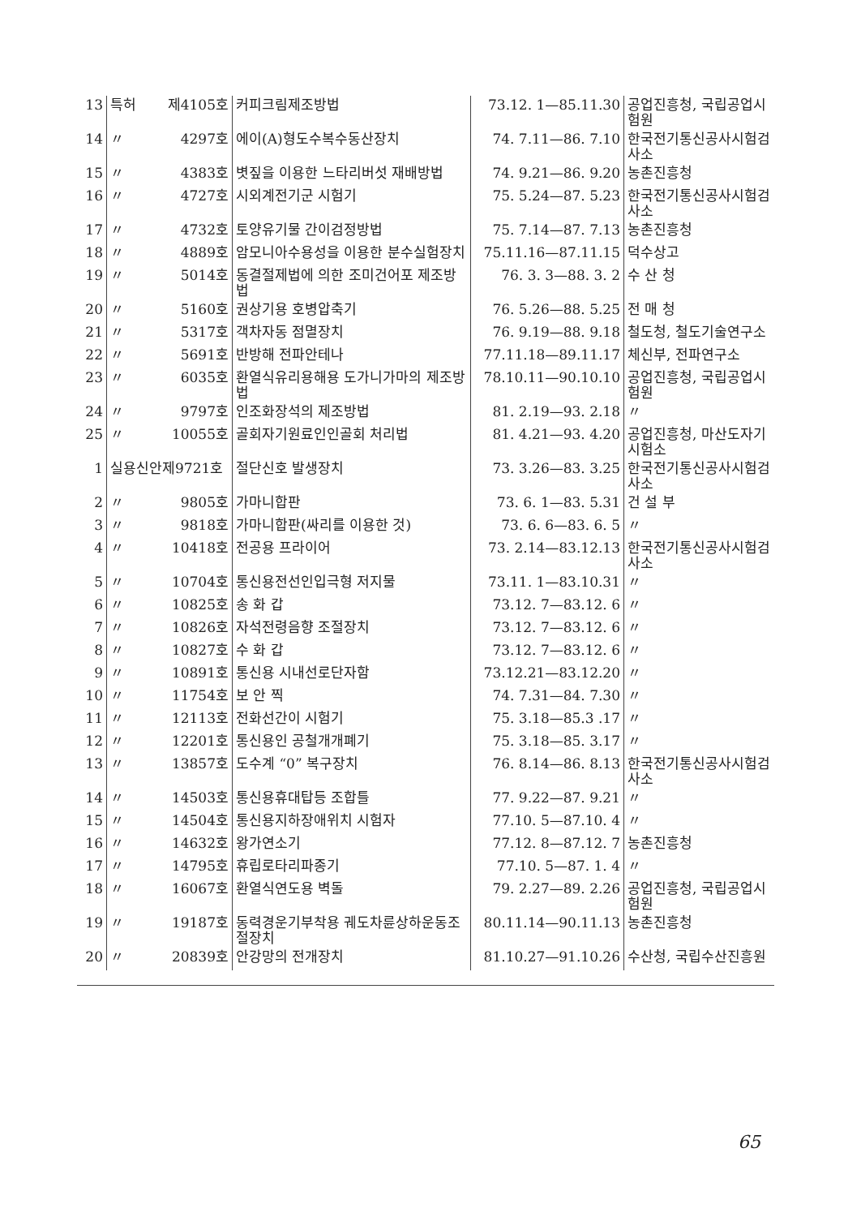| 13 | 특허 | 제4105호 | 커피크림제조방법 | 73.12. 1—85.11.30 | 공업진흥청, 국립공업시험원 |
| 14 | 〃 | 4297호 | 에이(A)형도수복수동산장치 | 74. 7.11—86. 7.10 | 한국전기통신공사시험검사소 |
| 15 | 〃 | 4383호 | 볏짚을 이용한 느타리버섯 재배방법 | 74. 9.21—86. 9.20 | 농촌진흥청 |
| 16 | 〃 | 4727호 | 시외계전기군 시험기 | 75. 5.24—87. 5.23 | 한국전기통신공사시험검사소 |
| 17 | 〃 | 4732호 | 토양유기물 간이검정방법 | 75. 7.14—87. 7.13 | 농촌진흥청 |
| 18 | 〃 | 4889호 | 암모니아수용성을 이용한 분수실험장치 | 75.11.16—87.11.15 | 덕수상고 |
| 19 | 〃 | 5014호 | 동결절제법에 의한 조미건어포 제조방법 | 76. 3. 3—88. 3. 2 | 수 산 청 |
| 20 | 〃 | 5160호 | 권상기용 호병압축기 | 76. 5.26—88. 5.25 | 전 매 청 |
| 21 | 〃 | 5317호 | 객차자동 점멸장치 | 76. 9.19—88. 9.18 | 철도청, 철도기술연구소 |
| 22 | 〃 | 5691호 | 반방해 전파안테나 | 77.11.18—89.11.17 | 체신부, 전파연구소 |
| 23 | 〃 | 6035호 | 환열식유리용해용 도가니가마의 제조방법 | 78.10.11—90.10.10 | 공업진흥청, 국립공업시험원 |
| 24 | 〃 | 9797호 | 인조화장석의 제조방법 | 81. 2.19—93. 2.18 | 〃 |
| 25 | 〃 | 10055호 | 골회자기원료인인골회 처리법 | 81. 4.21—93. 4.20 | 공업진흥청, 마산도자기시험소 |
| 1 | 실용신안제9721호 | | 절단신호 발생장치 | 73. 3.26—83. 3.25 | 한국전기통신공사시험검사소 |
| 2 | 〃 | 9805호 | 가마니합판 | 73. 6. 1—83. 5.31 | 건 설 부 |
| 3 | 〃 | 9818호 | 가마니합판(싸리를 이용한 것) | 73. 6. 6—83. 6. 5 | 〃 |
| 4 | 〃 | 10418호 | 전공용 프라이어 | 73. 2.14—83.12.13 | 한국전기통신공사시험검사소 |
| 5 | 〃 | 10704호 | 통신용전선인입극형 저지물 | 73.11. 1—83.10.31 | 〃 |
| 6 | 〃 | 10825호 | 송 화 갑 | 73.12. 7—83.12. 6 | 〃 |
| 7 | 〃 | 10826호 | 자석전령음향 조절장치 | 73.12. 7—83.12. 6 | 〃 |
| 8 | 〃 | 10827호 | 수 화 갑 | 73.12. 7—83.12. 6 | 〃 |
| 9 | 〃 | 10891호 | 통신용 시내선로단자함 | 73.12.21—83.12.20 | 〃 |
| 10 | 〃 | 11754호 | 보 안 찍 | 74. 7.31—84. 7.30 | 〃 |
| 11 | 〃 | 12113호 | 전화선간이 시험기 | 75. 3.18—85.3 .17 | 〃 |
| 12 | 〃 | 12201호 | 통신용인 공철개개폐기 | 75. 3.18—85. 3.17 | 〃 |
| 13 | 〃 | 13857호 | 도수계 “0” 복구장치 | 76. 8.14—86. 8.13 | 한국전기통신공사시험검사소 |
| 14 | 〃 | 14503호 | 통신용휴대탑등 조합틀 | 77. 9.22—87. 9.21 | 〃 |
| 15 | 〃 | 14504호 | 통신용지하장애위치 시험자 | 77.10. 5—87.10. 4 | 〃 |
| 16 | 〃 | 14632호 | 왕가연소기 | 77.12. 8—87.12. 7 | 농촌진흥청 |
| 17 | 〃 | 14795호 | 휴립로타리파종기 | 77.10. 5—87. 1. 4 | 〃 |
| 18 | 〃 | 16067호 | 환열식연도용 벽돌 | 79. 2.27—89. 2.26 | 공업진흥청, 국립공업시험원 |
| 19 | 〃 | 19187호 | 동력경운기부착용 궤도차륜상하운동조절장치 | 80.11.14—90.11.13 | 농촌진흥청 |
| 20 | 〃 | 20839호 | 안강망의 전개장치 | 81.10.27—91.10.26 | 수산청, 국립수산진흥원 |
65